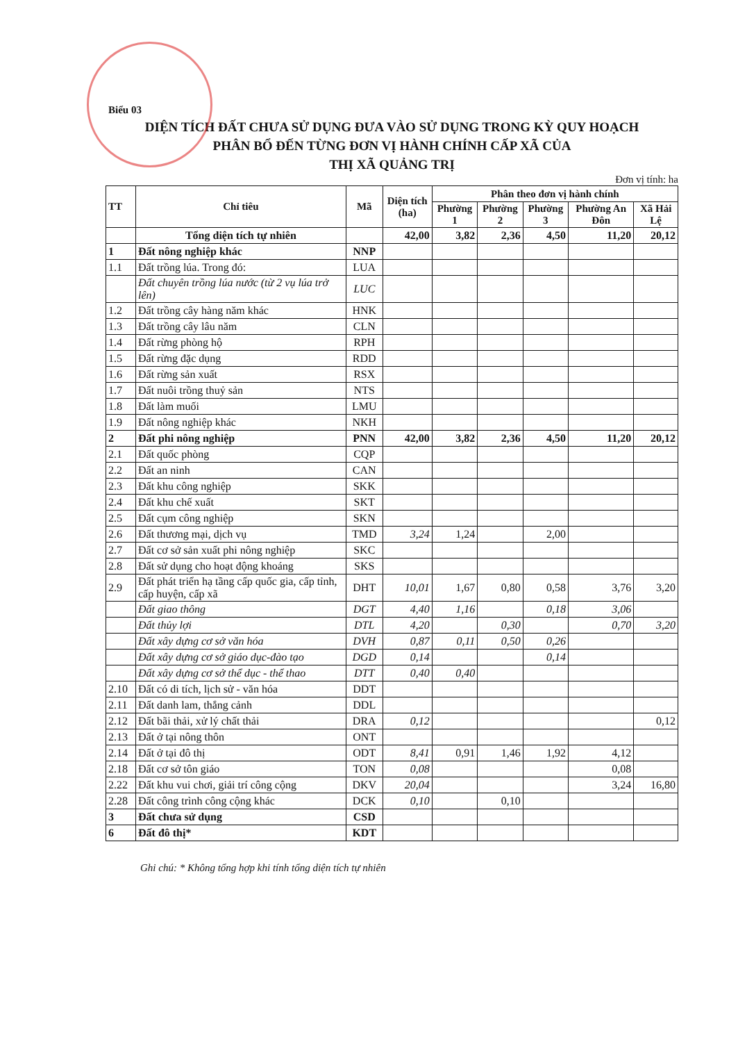Biểu 03
DIỆN TÍCH ĐẤT CHƯA SỬ DỤNG ĐƯA VÀO SỬ DỤNG TRONG KỲ QUY HOẠCH
PHÂN BỔ ĐẾN TỪNG ĐƠN VỊ HÀNH CHÍNH CẤP XÃ CỦA
THỊ XÃ QUẢNG TRỊ
Đơn vị tính: ha
| TT | Chỉ tiêu | Mã | Diện tích (ha) | Phân theo đơn vị hành chính | | | | |
| --- | --- | --- | --- | --- | --- | --- | --- | --- |
| | | | | Phường 1 | Phường 2 | Phường 3 | Phường An Đôn | Xã Hải Lệ |
| | Tổng diện tích tự nhiên | | 42,00 | 3,82 | 2,36 | 4,50 | 11,20 | 20,12 |
| 1 | Đất nông nghiệp khác | NNP | | | | | | |
| 1.1 | Đất trồng lúa. Trong đó: | LUA | | | | | | |
| | Đất chuyên trồng lúa nước (từ 2 vụ lúa trở lên) | LUC | | | | | | |
| 1.2 | Đất trồng cây hàng năm khác | HNK | | | | | | |
| 1.3 | Đất trồng cây lâu năm | CLN | | | | | | |
| 1.4 | Đất rừng phòng hộ | RPH | | | | | | |
| 1.5 | Đất rừng đặc dụng | RDD | | | | | | |
| 1.6 | Đất rừng sản xuất | RSX | | | | | | |
| 1.7 | Đất nuôi trồng thuỷ sản | NTS | | | | | | |
| 1.8 | Đất làm muối | LMU | | | | | | |
| 1.9 | Đất nông nghiệp khác | NKH | | | | | | |
| 2 | Đất phi nông nghiệp | PNN | 42,00 | 3,82 | 2,36 | 4,50 | 11,20 | 20,12 |
| 2.1 | Đất quốc phòng | CQP | | | | | | |
| 2.2 | Đất an ninh | CAN | | | | | | |
| 2.3 | Đất khu công nghiệp | SKK | | | | | | |
| 2.4 | Đất khu chế xuất | SKT | | | | | | |
| 2.5 | Đất cụm công nghiệp | SKN | | | | | | |
| 2.6 | Đất thương mại, dịch vụ | TMD | 3,24 | 1,24 | | 2,00 | | |
| 2.7 | Đất cơ sở sản xuất phi nông nghiệp | SKC | | | | | | |
| 2.8 | Đất sử dụng cho hoạt động khoáng | SKS | | | | | | |
| 2.9 | Đất phát triển hạ tầng cấp quốc gia, cấp tỉnh, cấp huyện, cấp xã | DHT | 10,01 | 1,67 | 0,80 | 0,58 | 3,76 | 3,20 |
| | Đất giao thông | DGT | 4,40 | 1,16 | | 0,18 | 3,06 | |
| | Đất thủy lợi | DTL | 4,20 | | 0,30 | | 0,70 | 3,20 |
| | Đất xây dựng cơ sở văn hóa | DVH | 0,87 | 0,11 | 0,50 | 0,26 | | |
| | Đất xây dựng cơ sở giáo dục-đào tạo | DGD | 0,14 | | | 0,14 | | |
| | Đất xây dựng cơ sở thể dục - thể thao | DTT | 0,40 | 0,40 | | | | |
| 2.10 | Đất có di tích, lịch sử - văn hóa | DDT | | | | | | |
| 2.11 | Đất danh lam, thắng cảnh | DDL | | | | | | |
| 2.12 | Đất bãi thải, xử lý chất thải | DRA | 0,12 | | | | | 0,12 |
| 2.13 | Đất ở tại nông thôn | ONT | | | | | | |
| 2.14 | Đất ở tại đô thị | ODT | 8,41 | 0,91 | 1,46 | 1,92 | 4,12 | |
| 2.18 | Đất cơ sở tôn giáo | TON | 0,08 | | | | 0,08 | |
| 2.22 | Đất khu vui chơi, giải trí công cộng | DKV | 20,04 | | | | 3,24 | 16,80 |
| 2.28 | Đất công trình công cộng khác | DCK | 0,10 | | 0,10 | | | |
| 3 | Đất chưa sử dụng | CSD | | | | | | |
| 6 | Đất đô thị* | KDT | | | | | | |
Ghi chú: * Không tổng hợp khi tính tổng diện tích tự nhiên